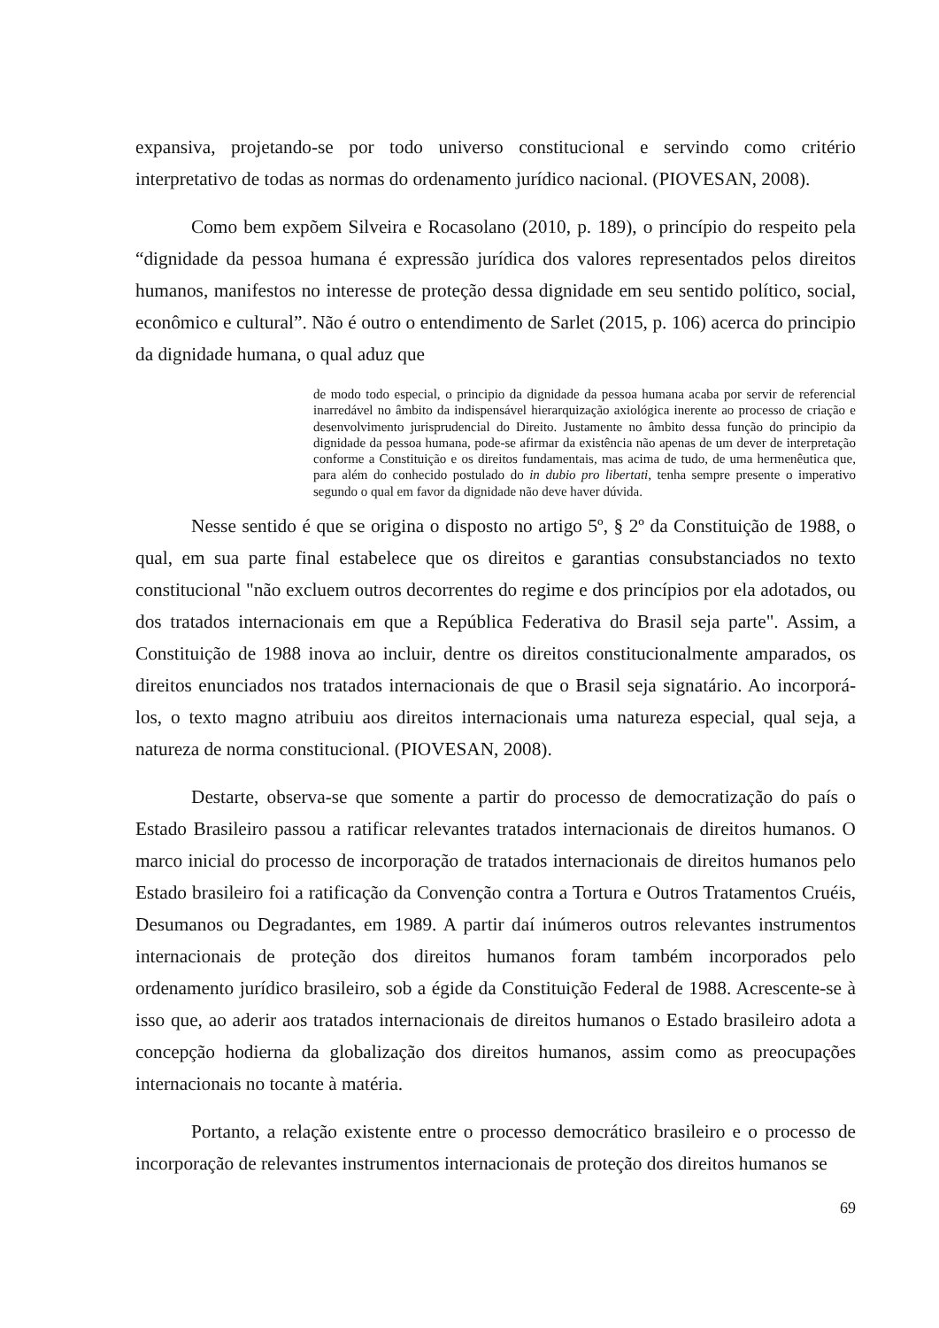expansiva, projetando-se por todo universo constitucional e servindo como critério interpretativo de todas as normas do ordenamento jurídico nacional. (PIOVESAN, 2008).
Como bem expõem Silveira e Rocasolano (2010, p. 189), o princípio do respeito pela “dignidade da pessoa humana é expressão jurídica dos valores representados pelos direitos humanos, manifestos no interesse de proteção dessa dignidade em seu sentido político, social, econômico e cultural”. Não é outro o entendimento de Sarlet (2015, p. 106) acerca do principio da dignidade humana, o qual aduz que
de modo todo especial, o principio da dignidade da pessoa humana acaba por servir de referencial inarredável no âmbito da indispensável hierarquização axiológica inerente ao processo de criação e desenvolvimento jurisprudencial do Direito. Justamente no âmbito dessa função do principio da dignidade da pessoa humana, pode-se afirmar da existência não apenas de um dever de interpretação conforme a Constituição e os direitos fundamentais, mas acima de tudo, de uma hermenêutica que, para além do conhecido postulado do in dubio pro libertati, tenha sempre presente o imperativo segundo o qual em favor da dignidade não deve haver dúvida.
Nesse sentido é que se origina o disposto no artigo 5º, § 2º da Constituição de 1988, o qual, em sua parte final estabelece que os direitos e garantias consubstanciados no texto constitucional "não excluem outros decorrentes do regime e dos princípios por ela adotados, ou dos tratados internacionais em que a República Federativa do Brasil seja parte". Assim, a Constituição de 1988 inova ao incluir, dentre os direitos constitucionalmente amparados, os direitos enunciados nos tratados internacionais de que o Brasil seja signatário. Ao incorporá-los, o texto magno atribuiu aos direitos internacionais uma natureza especial, qual seja, a natureza de norma constitucional. (PIOVESAN, 2008).
Destarte, observa-se que somente a partir do processo de democratização do país o Estado Brasileiro passou a ratificar relevantes tratados internacionais de direitos humanos. O marco inicial do processo de incorporação de tratados internacionais de direitos humanos pelo Estado brasileiro foi a ratificação da Convenção contra a Tortura e Outros Tratamentos Cruéis, Desumanos ou Degradantes, em 1989. A partir daí inúmeros outros relevantes instrumentos internacionais de proteção dos direitos humanos foram também incorporados pelo ordenamento jurídico brasileiro, sob a égide da Constituição Federal de 1988. Acrescente-se à isso que, ao aderir aos tratados internacionais de direitos humanos o Estado brasileiro adota a concepção hodierna da globalização dos direitos humanos, assim como as preocupações internacionais no tocante à matéria.
Portanto, a relação existente entre o processo democrático brasileiro e o processo de incorporação de relevantes instrumentos internacionais de proteção dos direitos humanos se
69